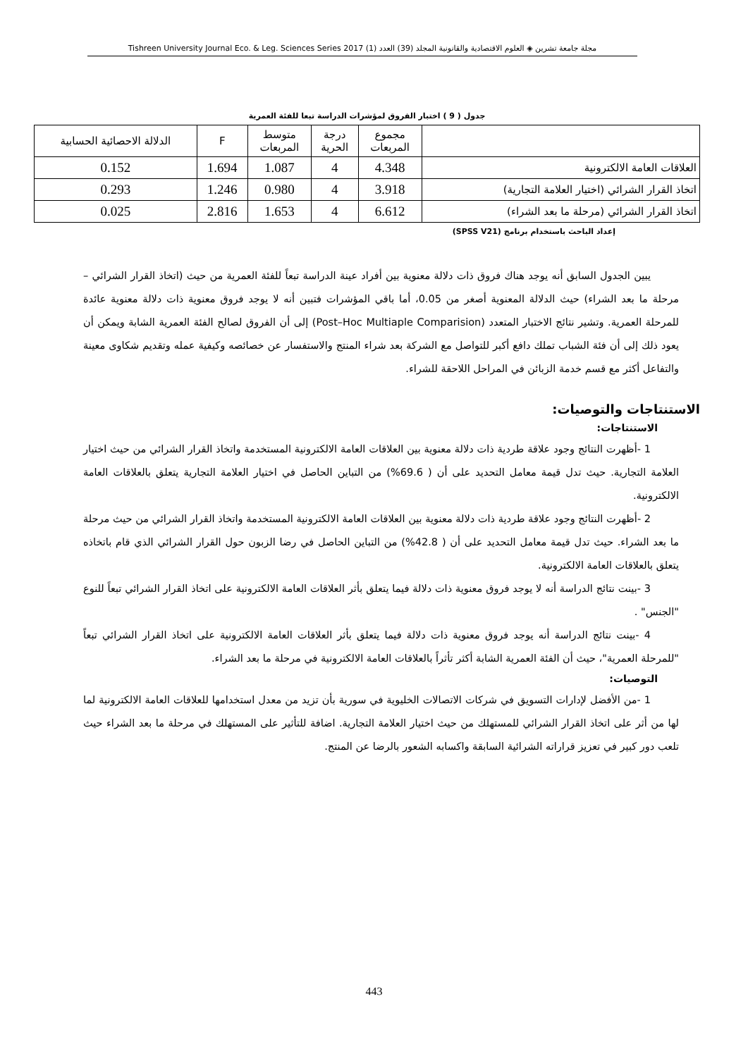مجلة جامعة تشرين ◈ العلوم الاقتصادية والقانونية المجلد (39) العدد (1) Tishreen University Journal Eco. & Leg. Sciences Series 2017
جدول ( 9 ) اختبار الفروق لمؤشرات الدراسة تبعا للفئة العمرية
| | مجموع المربعات | درجة الحرية | متوسط المربعات | F | الدلالة الاحصائية الحسابية |
| --- | --- | --- | --- | --- | --- |
| العلاقات العامة الالكترونية | 4.348 | 4 | 1.087 | 1.694 | 0.152 |
| اتخاذ القرار الشرائي (اختيار العلامة التجارية) | 3.918 | 4 | 0.980 | 1.246 | 0.293 |
| اتخاذ القرار الشرائي (مرحلة ما بعد الشراء) | 6.612 | 4 | 1.653 | 2.816 | 0.025 |
إعداد الباحث باستخدام برنامج (SPSS V21)
يبين الجدول السابق أنه يوجد هناك فروق ذات دلالة معنوية بين أفراد عينة الدراسة تبعاً للفئة العمرية من حيث (اتخاذ القرار الشرائي – مرحلة ما بعد الشراء) حيث الدلالة المعنوية أصغر من 0.05، أما باقي المؤشرات فتبين أنه لا يوجد فروق معنوية ذات دلالة معنوية عائدة للمرحلة العمرية. وتشير نتائج الاختبار المتعدد (Post–Hoc Multiaple Comparision) إلى أن الفروق لصالح الفئة العمرية الشابة ويمكن أن يعود ذلك إلى أن فئة الشباب تملك دافع أكبر للتواصل مع الشركة بعد شراء المنتج والاستفسار عن خصائصه وكيفية عمله وتقديم شكاوى معينة والتفاعل أكثر مع قسم خدمة الزبائن في المراحل اللاحقة للشراء.
الاستنتاجات والتوصيات:
الاستنتاجات:
1 -أظهرت النتائج وجود علاقة طردية ذات دلالة معنوية بين العلاقات العامة الالكترونية المستخدمة واتخاذ القرار الشرائي من حيث اختيار العلامة التجارية. حيث تدل قيمة معامل التحديد على أن ( 69.6%) من التباين الحاصل في اختيار العلامة التجارية يتعلق بالعلاقات العامة الالكترونية.
2 -أظهرت النتائج وجود علاقة طردية ذات دلالة معنوية بين العلاقات العامة الالكترونية المستخدمة واتخاذ القرار الشرائي من حيث مرحلة ما بعد الشراء. حيث تدل قيمة معامل التحديد على أن ( 42.8%) من التباين الحاصل في رضا الزبون حول القرار الشرائي الذي قام باتخاذه يتعلق بالعلاقات العامة الالكترونية.
3 -بينت نتائج الدراسة أنه لا يوجد فروق معنوية ذات دلالة فيما يتعلق بأثر العلاقات العامة الالكترونية على اتخاذ القرار الشرائي تبعاً للنوع "الجنس" .
4 -بينت نتائج الدراسة أنه يوجد فروق معنوية ذات دلالة فيما يتعلق بأثر العلاقات العامة الالكترونية على اتخاذ القرار الشرائي تبعاً "للمرحلة العمرية"، حيث أن الفئة العمرية الشابة أكثر تأثراً بالعلاقات العامة الالكترونية في مرحلة ما بعد الشراء.
التوصيات:
1 -من الأفضل لإدارات التسويق في شركات الاتصالات الخليوية في سورية بأن تزيد من معدل استخدامها للعلاقات العامة الالكترونية لما لها من أثر على اتخاذ القرار الشرائي للمستهلك من حيث اختيار العلامة التجارية. اضافة للتأثير على المستهلك في مرحلة ما بعد الشراء حيث تلعب دور كبير في تعزيز قراراته الشرائية السابقة واكسابه الشعور بالرضا عن المنتج.
443